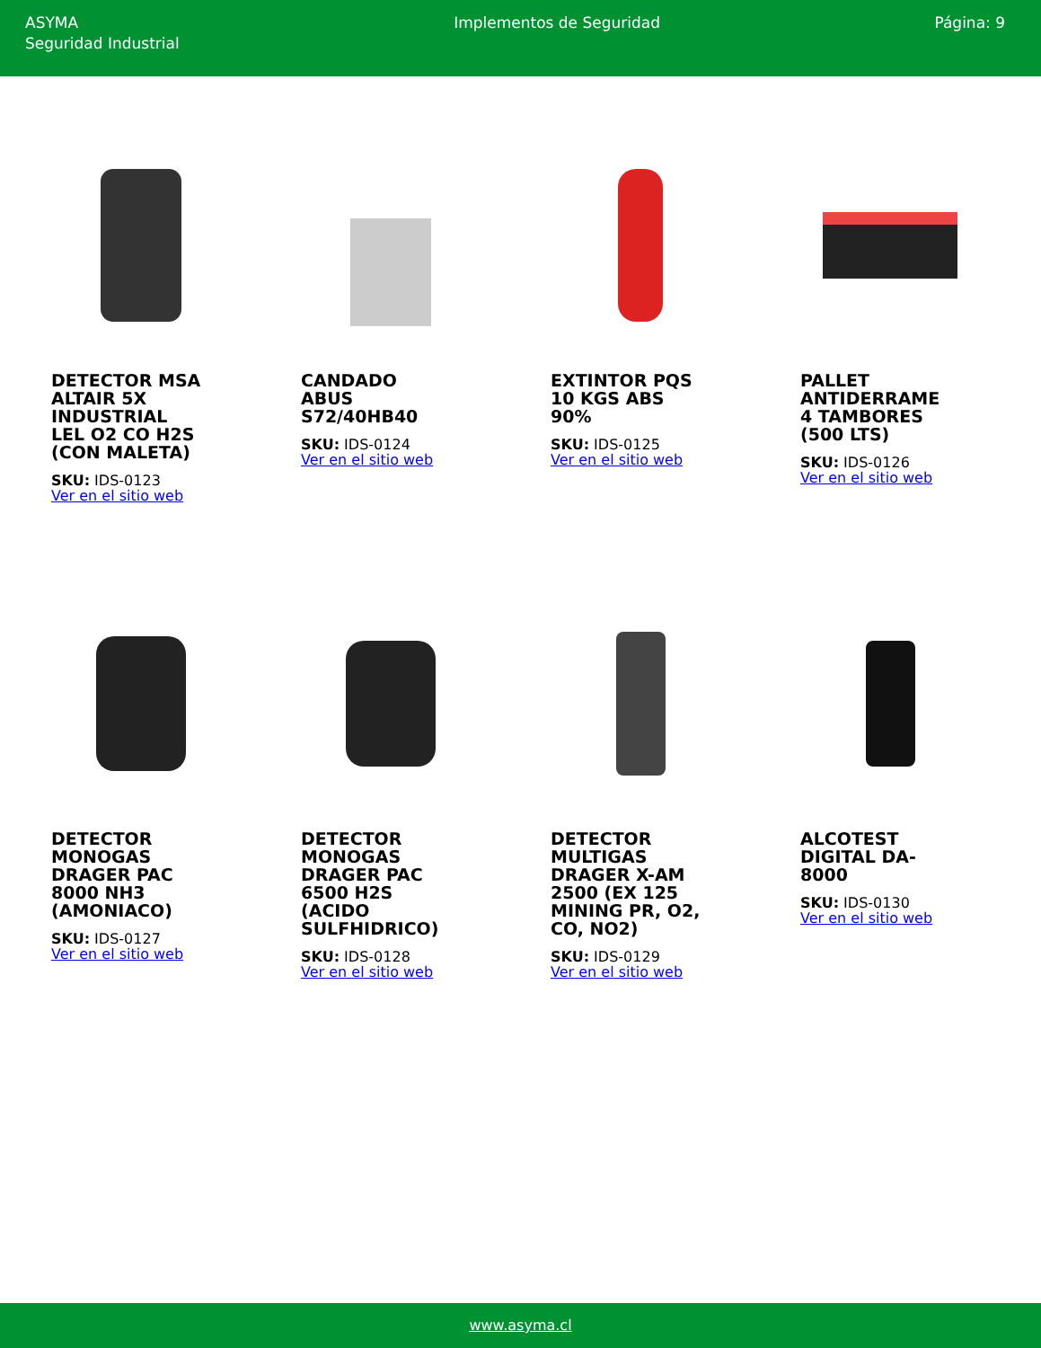ASYMA
Seguridad Industrial
Implementos de Seguridad Página: 9
DETECTOR MSA ALTAIR 5X INDUSTRIAL LEL O2 CO H2S (CON MALETA)
SKU: IDS-0123
Ver en el sitio web
CANDADO ABUS S72/40HB40
SKU: IDS-0124
Ver en el sitio web
EXTINTOR PQS 10 KGS ABS 90%
SKU: IDS-0125
Ver en el sitio web
PALLET ANTIDERRAME 4 TAMBORES (500 LTS)
SKU: IDS-0126
Ver en el sitio web
DETECTOR MONOGAS DRAGER PAC 8000 NH3 (AMONIACO)
SKU: IDS-0127
Ver en el sitio web
DETECTOR MONOGAS DRAGER PAC 6500 H2S (ACIDO SULFHIDRICO)
SKU: IDS-0128
Ver en el sitio web
DETECTOR MULTIGAS DRAGER X-AM 2500 (EX 125 MINING PR, O2, CO, NO2)
SKU: IDS-0129
Ver en el sitio web
ALCOTEST DIGITAL DA-8000
SKU: IDS-0130
Ver en el sitio web
www.asyma.cl